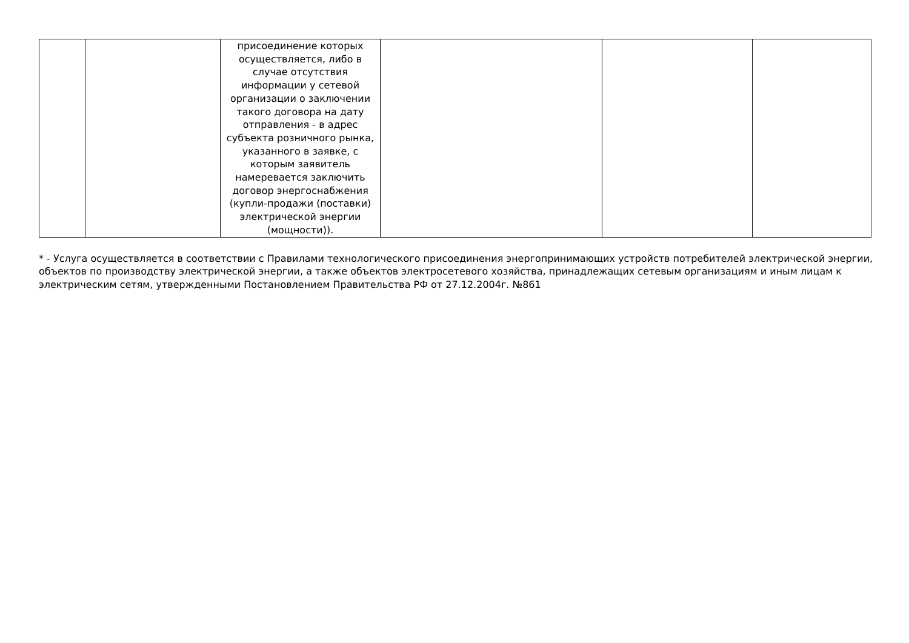| | | присоединение которых осуществляется, либо в случае отсутствия информации у сетевой организации о заключении такого договора на дату отправления - в адрес субъекта розничного рынка, указанного в заявке, с которым заявитель намеревается заключить договор энергоснабжения (купли-продажи (поставки) электрической энергии (мощности)). | | | |
* - Услуга осуществляется в соответствии с Правилами технологического присоединения энергопринимающих устройств потребителей электрической энергии, объектов по производству электрической энергии, а также объектов электросетевого хозяйства, принадлежащих сетевым организациям и иным лицам к электрическим сетям, утвержденными Постановлением Правительства РФ от 27.12.2004г. №861